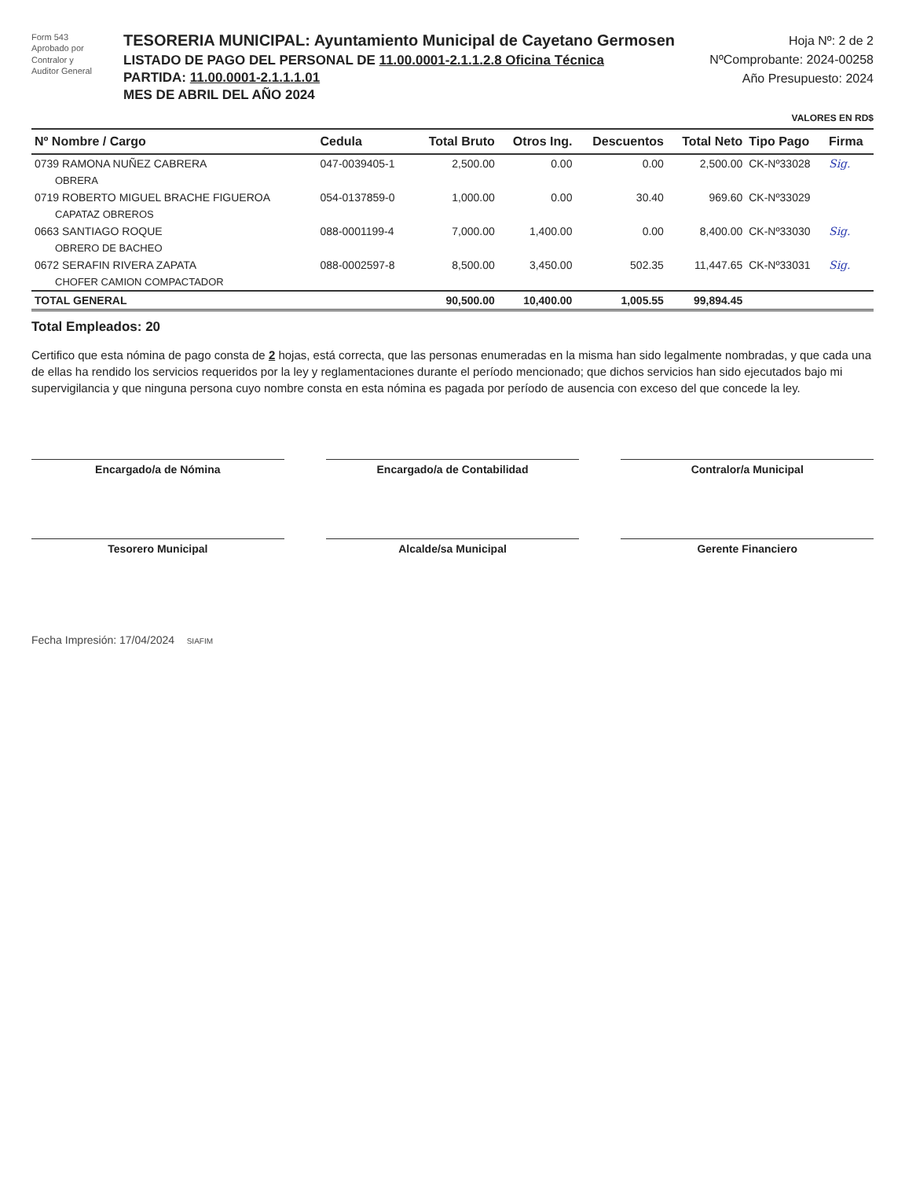Form 543
Aprobado por
Contralor y
Auditor General
TESORERIA MUNICIPAL: Ayuntamiento Municipal de Cayetano Germosen
LISTADO DE PAGO DEL PERSONAL DE 11.00.0001-2.1.1.2.8 Oficina Técnica
PARTIDA: 11.00.0001-2.1.1.1.01
MES DE ABRIL DEL AÑO 2024
Hoja Nº: 2 de 2
NºComprobante: 2024-00258
Año Presupuesto: 2024
VALORES EN RD$
| Nº Nombre / Cargo | Cedula | Total Bruto | Otros Ing. | Descuentos | Total Neto | Tipo Pago | Firma |
| --- | --- | --- | --- | --- | --- | --- | --- |
| 0739 RAMONA NUÑEZ CABRERA | 047-0039405-1 | 2,500.00 | 0.00 | 0.00 | 2,500.00 | CK-Nº33028 | Sig. |
| OBRERA | | | | | | | |
| 0719 ROBERTO MIGUEL BRACHE FIGUEROA | 054-0137859-0 | 1,000.00 | 0.00 | 30.40 | 969.60 | CK-Nº33029 | |
| CAPATAZ OBREROS | | | | | | | |
| 0663 SANTIAGO ROQUE | 088-0001199-4 | 7,000.00 | 1,400.00 | 0.00 | 8,400.00 | CK-Nº33030 | Sig. |
| OBRERO DE BACHEO | | | | | | | |
| 0672 SERAFIN RIVERA ZAPATA | 088-0002597-8 | 8,500.00 | 3,450.00 | 502.35 | 11,447.65 | CK-Nº33031 | Sig. |
| CHOFER CAMION COMPACTADOR | | | | | | | |
| TOTAL GENERAL | | 90,500.00 | 10,400.00 | 1,005.55 | 99,894.45 | | |
Total Empleados: 20
Certifico que esta nómina de pago consta de 2 hojas, está correcta, que las personas enumeradas en la misma han sido legalmente nombradas, y que cada una de ellas ha rendido los servicios requeridos por la ley y reglamentaciones durante el período mencionado; que dichos servicios han sido ejecutados bajo mi supervigilancia y que ninguna persona cuyo nombre consta en esta nómina es pagada por período de ausencia con exceso del que concede la ley.
Encargado/a de Nómina Encargado/a de Contabilidad Contralor/a Municipal
Tesorero Municipal Alcalde/sa Municipal Gerente Financiero
Fecha Impresión: 17/04/2024 SIAFIM